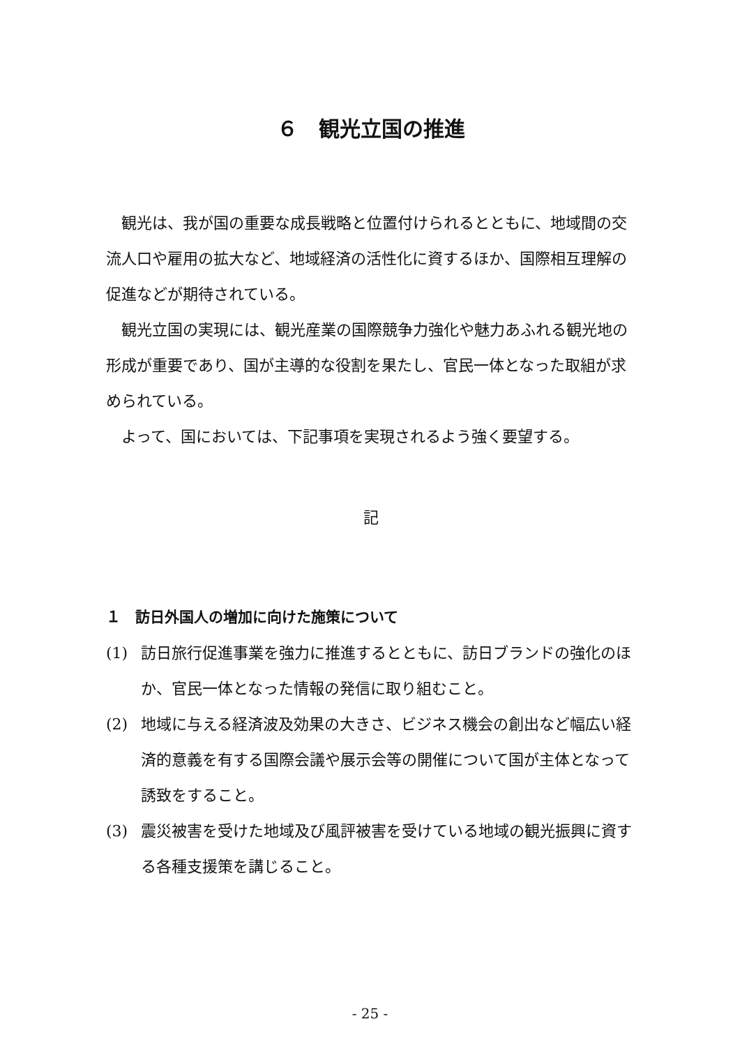６　観光立国の推進
観光は、我が国の重要な成長戦略と位置付けられるとともに、地域間の交流人口や雇用の拡大など、地域経済の活性化に資するほか、国際相互理解の促進などが期待されている。
観光立国の実現には、観光産業の国際競争力強化や魅力あふれる観光地の形成が重要であり、国が主導的な役割を果たし、官民一体となった取組が求められている。
よって、国においては、下記事項を実現されるよう強く要望する。
記
１　訪日外国人の増加に向けた施策について
(1) 訪日旅行促進事業を強力に推進するとともに、訪日ブランドの強化のほか、官民一体となった情報の発信に取り組むこと。
(2) 地域に与える経済波及効果の大きさ、ビジネス機会の創出など幅広い経済的意義を有する国際会議や展示会等の開催について国が主体となって誘致をすること。
(3) 震災被害を受けた地域及び風評被害を受けている地域の観光振興に資する各種支援策を講じること。
- 25 -